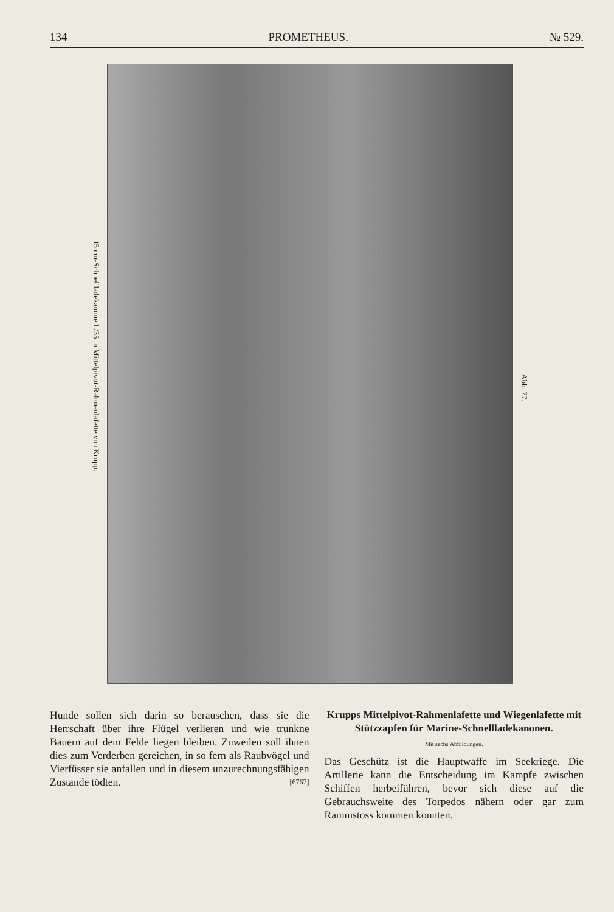134 PROMETHEUS. № 529.
15 cm-Schnellladekanone L/35 in Mittelpivot-Rahmenlafette von Krupp.
Abb. 77.
Hunde sollen sich darin so berauschen, dass sie die Herrschaft über ihre Flügel verlieren und wie trunkne Bauern auf dem Felde liegen bleiben. Zuweilen soll ihnen dies zum Verderben gereichen, in so fern als Raubvögel und Vierfüsser sie anfallen und in diesem unzurechnungsfähigen Zustande tödten. [6767]
Krupps Mittelpivot-Rahmenlafette und Wiegenlafette mit Stützzapfen für Marine-Schnellladekanonen.
Mit sechs Abbildungen.
Das Geschütz ist die Hauptwaffe im Seekriege. Die Artillerie kann die Entscheidung im Kampfe zwischen Schiffen herbeiführen, bevor sich diese auf die Gebrauchsweite des Torpedos nähern oder gar zum Rammstoss kommen konnten.